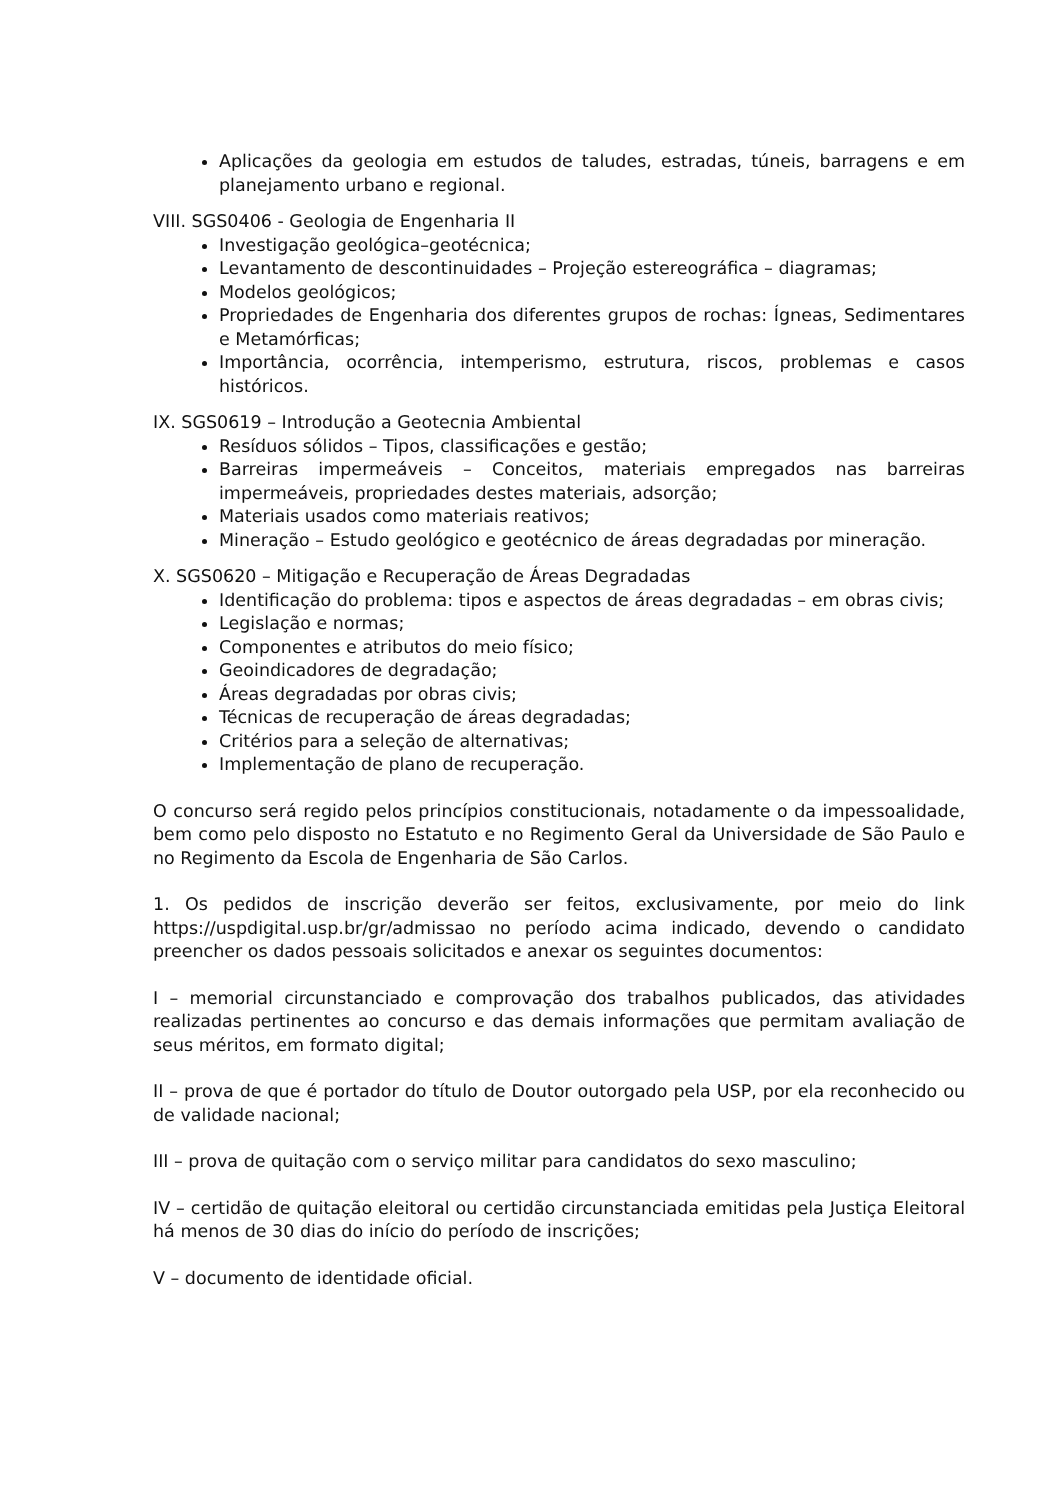Aplicações da geologia em estudos de taludes, estradas, túneis, barragens e em planejamento urbano e regional.
VIII. SGS0406 - Geologia de Engenharia II
Investigação geológica–geotécnica;
Levantamento de descontinuidades – Projeção estereográfica – diagramas;
Modelos geológicos;
Propriedades de Engenharia dos diferentes grupos de rochas: Ígneas, Sedimentares e Metamórficas;
Importância, ocorrência, intemperismo, estrutura, riscos, problemas e casos históricos.
IX. SGS0619 – Introdução a Geotecnia Ambiental
Resíduos sólidos – Tipos, classificações e gestão;
Barreiras impermeáveis – Conceitos, materiais empregados nas barreiras impermeáveis, propriedades destes materiais, adsorção;
Materiais usados como materiais reativos;
Mineração – Estudo geológico e geotécnico de áreas degradadas por mineração.
X. SGS0620 – Mitigação e Recuperação de Áreas Degradadas
Identificação do problema: tipos e aspectos de áreas degradadas – em obras civis;
Legislação e normas;
Componentes e atributos do meio físico;
Geoindicadores de degradação;
Áreas degradadas por obras civis;
Técnicas de recuperação de áreas degradadas;
Critérios para a seleção de alternativas;
Implementação de plano de recuperação.
O concurso será regido pelos princípios constitucionais, notadamente o da impessoalidade, bem como pelo disposto no Estatuto e no Regimento Geral da Universidade de São Paulo e no Regimento da Escola de Engenharia de São Carlos.
1. Os pedidos de inscrição deverão ser feitos, exclusivamente, por meio do link https://uspdigital.usp.br/gr/admissao no período acima indicado, devendo o candidato preencher os dados pessoais solicitados e anexar os seguintes documentos:
I – memorial circunstanciado e comprovação dos trabalhos publicados, das atividades realizadas pertinentes ao concurso e das demais informações que permitam avaliação de seus méritos, em formato digital;
II – prova de que é portador do título de Doutor outorgado pela USP, por ela reconhecido ou de validade nacional;
III – prova de quitação com o serviço militar para candidatos do sexo masculino;
IV – certidão de quitação eleitoral ou certidão circunstanciada emitidas pela Justiça Eleitoral há menos de 30 dias do início do período de inscrições;
V – documento de identidade oficial.